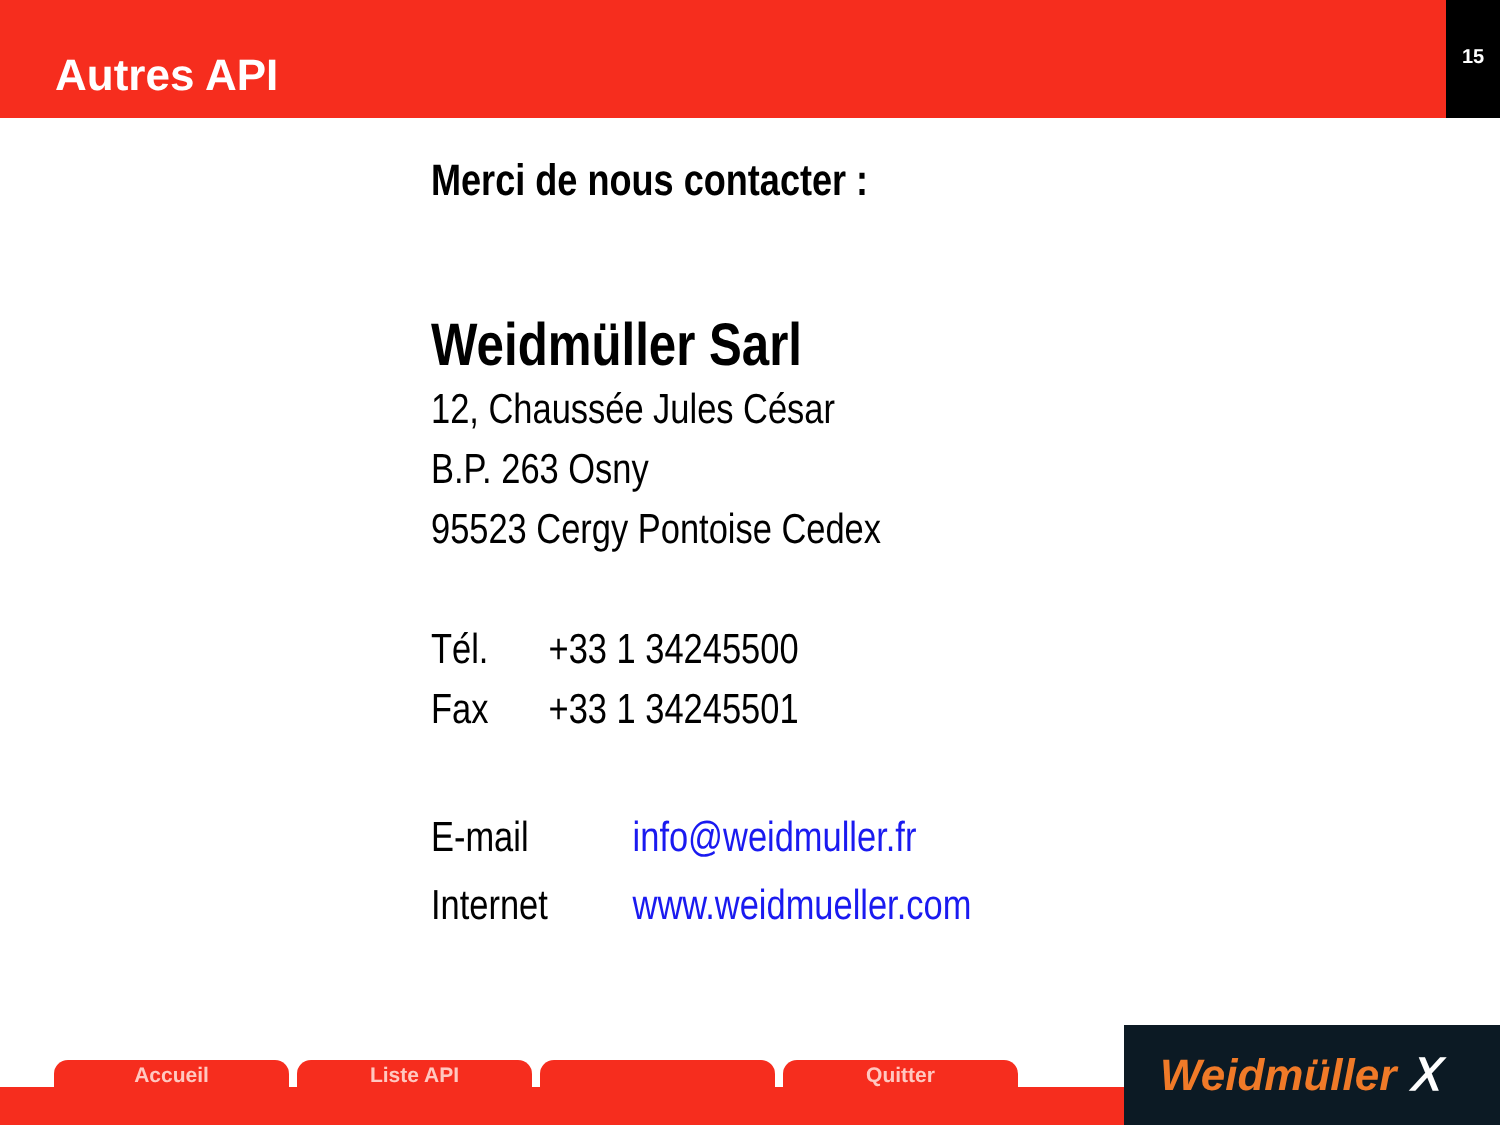Autres API
15
Merci de nous contacter :
Weidmüller Sarl
12, Chaussée Jules César
B.P. 263 Osny
95523 Cergy Pontoise Cedex
Tél. +33 1 34245500
Fax +33 1 34245501
E-mail info@weidmuller.fr
Internet www.weidmueller.com
Accueil Liste API Quitter
Weidmüller ⵝ